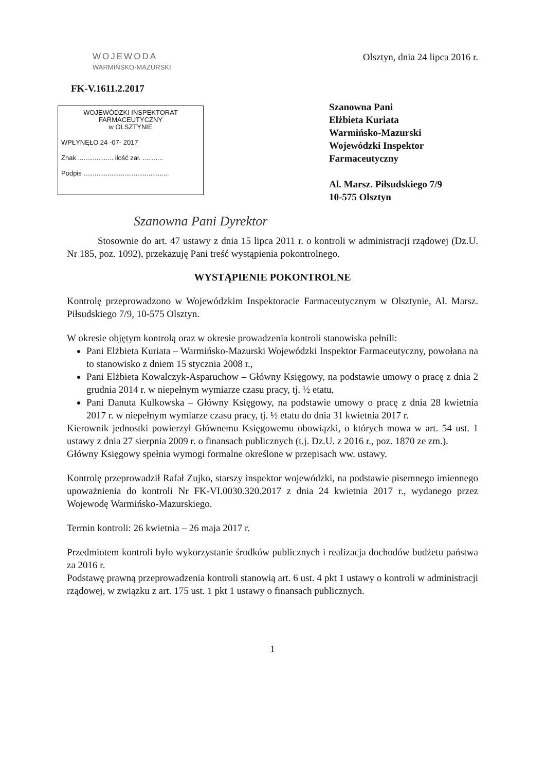WOJEWODA
WARMIŃSKO-MAZURSKI
Olsztyn, dnia 24 lipca 2016 r.
FK-V.1611.2.2017
WOJEWÓDZKI INSPEKTORAT
FARMACEUTYCZNY
w OLSZTYNIE
WPŁYNĘŁO 24 -07- 2017
Znak ................... ilość zał. ...........
Podpis ..............................................
Szanowna Pani
Elżbieta Kuriata
Warmińsko-Mazurski
Wojewódzki Inspektor
Farmaceutyczny
Al. Marsz. Piłsudskiego 7/9
10-575 Olsztyn
Szanowna Pani Dyrektor
Stosownie do art. 47 ustawy z dnia 15 lipca 2011 r. o kontroli w administracji rządowej (Dz.U. Nr 185, poz. 1092), przekazuję Pani treść wystąpienia pokontrolnego.
WYSTĄPIENIE POKONTROLNE
Kontrolę przeprowadzono w Wojewódzkim Inspektoracie Farmaceutycznym w Olsztynie, Al. Marsz. Piłsudskiego 7/9, 10-575 Olsztyn.
W okresie objętym kontrolą oraz w okresie prowadzenia kontroli stanowiska pełnili:
Pani Elżbieta Kuriata – Warmińsko-Mazurski Wojewódzki Inspektor Farmaceutyczny, powołana na to stanowisko z dniem 15 stycznia 2008 r.,
Pani Elżbieta Kowalczyk-Asparuchow – Główny Księgowy, na podstawie umowy o pracę z dnia 2 grudnia 2014 r. w niepełnym wymiarze czasu pracy, tj. ½ etatu,
Pani Danuta Kulkowska – Główny Księgowy, na podstawie umowy o pracę z dnia 28 kwietnia 2017 r. w niepełnym wymiarze czasu pracy, tj. ½ etatu do dnia 31 kwietnia 2017 r.
Kierownik jednostki powierzył Głównemu Księgowemu obowiązki, o których mowa w art. 54 ust. 1 ustawy z dnia 27 sierpnia 2009 r. o finansach publicznych (t.j. Dz.U. z 2016 r., poz. 1870 ze zm.).
Główny Księgowy spełnia wymogi formalne określone w przepisach ww. ustawy.
Kontrolę przeprowadził Rafał Zujko, starszy inspektor wojewódzki, na podstawie pisemnego imiennego upoważnienia do kontroli Nr FK-VI.0030.320.2017 z dnia 24 kwietnia 2017 r., wydanego przez Wojewodę Warmińsko-Mazurskiego.
Termin kontroli: 26 kwietnia – 26 maja 2017 r.
Przedmiotem kontroli było wykorzystanie środków publicznych i realizacja dochodów budżetu państwa za 2016 r.
Podstawę prawną przeprowadzenia kontroli stanowią art. 6 ust. 4 pkt 1 ustawy o kontroli w administracji rządowej, w związku z art. 175 ust. 1 pkt 1 ustawy o finansach publicznych.
1